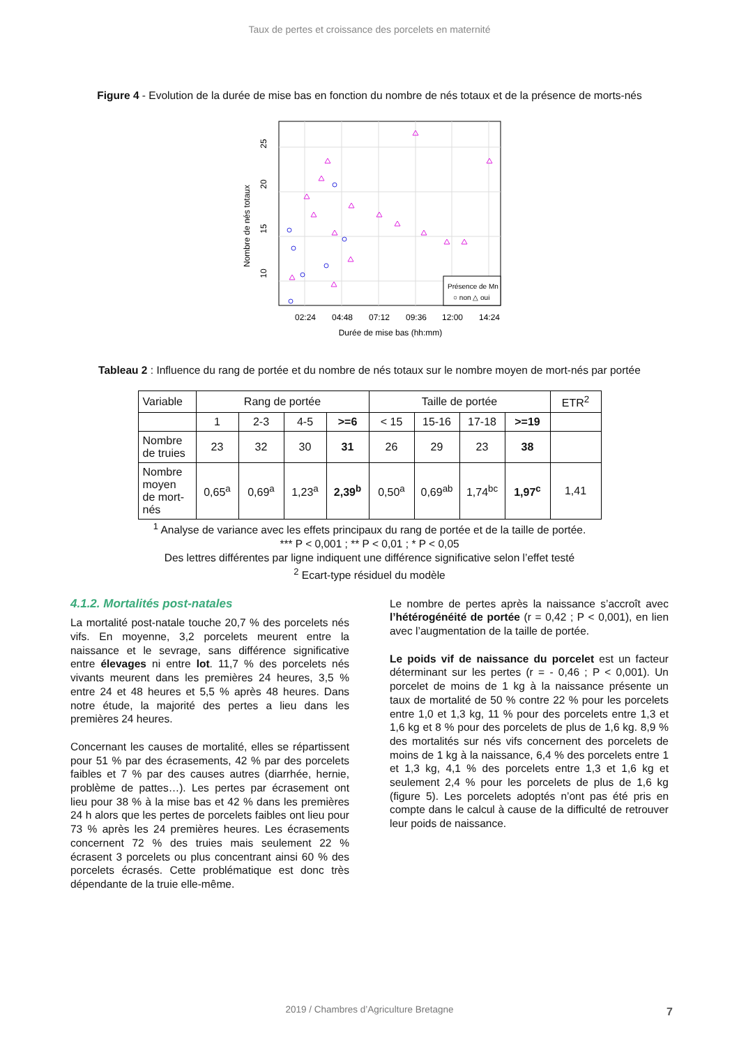Taux de pertes et croissance des porcelets en maternité
Figure 4 - Evolution de la durée de mise bas en fonction du nombre de nés totaux et de la présence de morts-nés
02:24
04:48
07:12
09:36
12:00
14:24
Durée de mise bas (hh:mm)
10
15
20
25
Nombre de nés totaux
Présence de Mn
○ non △ oui
Tableau 2 : Influence du rang de portée et du nombre de nés totaux sur le nombre moyen de mort-nés par portée
| Variable | Rang de portée | | | | Taille de portée | | | | ETR<sup>2</sup> |
| | 1 | 2-3 | 4-5 | >=6 | < 15 | 15-16 | 17-18 | >=19 | |
| Nombre de truies | 23 | 32 | 30 | 31 | 26 | 29 | 23 | 38 | |
| Nombre moyen de mort-nés | 0,65<sup>a</sup> | 0,69<sup>a</sup> | 1,23<sup>a</sup> | 2,39<sup>b</sup> | 0,50<sup>a</sup> | 0,69<sup>ab</sup> | 1,74<sup>bc</sup> | 1,97<sup>c</sup> | 1,41 |
<sup>1</sup> Analyse de variance avec les effets principaux du rang de portée et de la taille de portée.
*** P < 0,001 ; ** P < 0,01 ; * P < 0,05
Des lettres différentes par ligne indiquent une différence significative selon l’effet testé
<sup>2</sup> Ecart-type résiduel du modèle
4.1.2. Mortalités post-natales
La mortalité post-natale touche 20,7 % des porcelets nés vifs. En moyenne, 3,2 porcelets meurent entre la naissance et le sevrage, sans différence significative entre élevages ni entre lot. 11,7 % des porcelets nés vivants meurent dans les premières 24 heures, 3,5 % entre 24 et 48 heures et 5,5 % après 48 heures. Dans notre étude, la majorité des pertes a lieu dans les premières 24 heures.
Concernant les causes de mortalité, elles se répartissent pour 51 % par des écrasements, 42 % par des porcelets faibles et 7 % par des causes autres (diarrhée, hernie, problème de pattes…). Les pertes par écrasement ont lieu pour 38 % à la mise bas et 42 % dans les premières 24 h alors que les pertes de porcelets faibles ont lieu pour 73 % après les 24 premières heures. Les écrasements concernent 72 % des truies mais seulement 22 % écrasent 3 porcelets ou plus concentrant ainsi 60 % des porcelets écrasés. Cette problématique est donc très dépendante de la truie elle-même.
Le nombre de pertes après la naissance s’accroît avec l’hétérogénéité de portée (r = 0,42 ; P < 0,001), en lien avec l’augmentation de la taille de portée.
Le poids vif de naissance du porcelet est un facteur déterminant sur les pertes (r = - 0,46 ; P < 0,001). Un porcelet de moins de 1 kg à la naissance présente un taux de mortalité de 50 % contre 22 % pour les porcelets entre 1,0 et 1,3 kg, 11 % pour des porcelets entre 1,3 et 1,6 kg et 8 % pour des porcelets de plus de 1,6 kg. 8,9 % des mortalités sur nés vifs concernent des porcelets de moins de 1 kg à la naissance, 6,4 % des porcelets entre 1 et 1,3 kg, 4,1 % des porcelets entre 1,3 et 1,6 kg et seulement 2,4 % pour les porcelets de plus de 1,6 kg (figure 5). Les porcelets adoptés n’ont pas été pris en compte dans le calcul à cause de la difficulté de retrouver leur poids de naissance.
2019 / Chambres d’Agriculture Bretagne 7